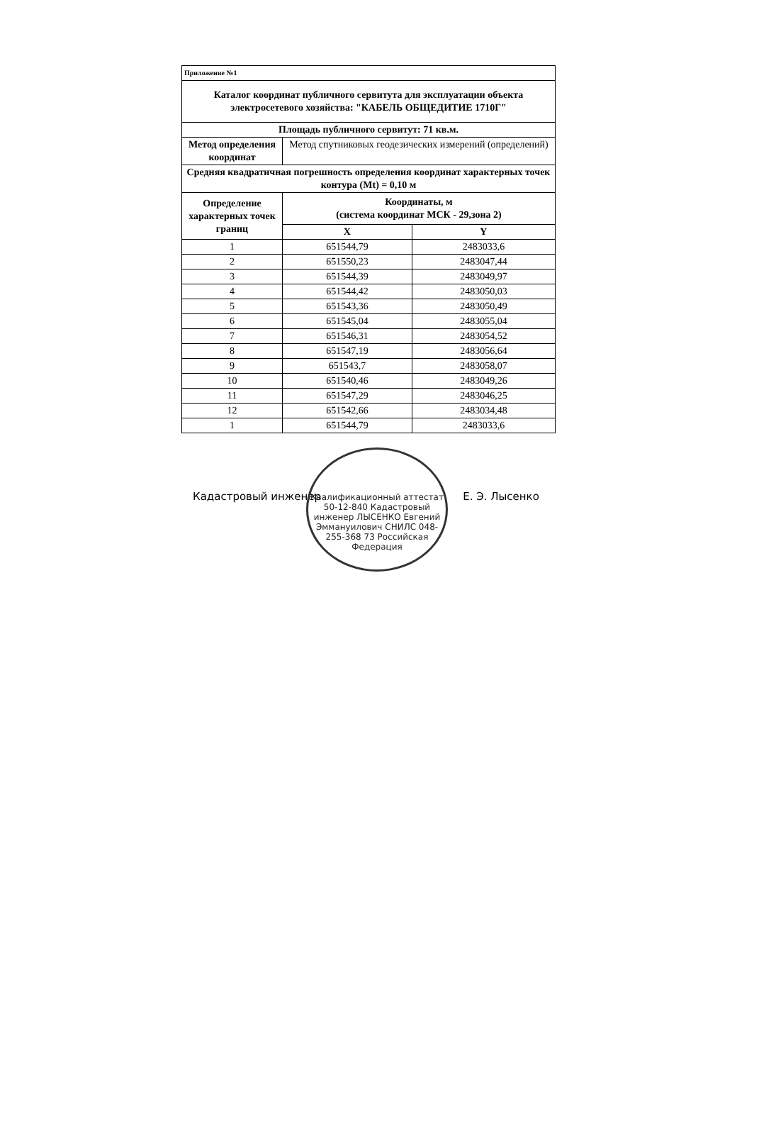| Приложение №1 | | |
| --- | --- | --- |
| Каталог координат публичного сервитута для эксплуатации объекта электросетевого хозяйства: "КАБЕЛЬ ОБЩЕДИТИЕ 1710Г" | | |
| Площадь публичного сервитут: 71 кв.м. | | |
| Метод определения координат | Метод спутниковых геодезических измерений (определений) | |
| Средняя квадратичная погрешность определения координат характерных точек контура (Mt) = 0,10 м | | |
| Определение характерных точек границ | Координаты, м (система координат МСК - 29,зона 2) | |
| | X | Y |
| 1 | 651544,79 | 2483033,6 |
| 2 | 651550,23 | 2483047,44 |
| 3 | 651544,39 | 2483049,97 |
| 4 | 651544,42 | 2483050,03 |
| 5 | 651543,36 | 2483050,49 |
| 6 | 651545,04 | 2483055,04 |
| 7 | 651546,31 | 2483054,52 |
| 8 | 651547,19 | 2483056,64 |
| 9 | 651543,7 | 2483058,07 |
| 10 | 651540,46 | 2483049,26 |
| 11 | 651547,29 | 2483046,25 |
| 12 | 651542,66 | 2483034,48 |
| 1 | 651544,79 | 2483033,6 |
Кадастровый инженер Е. Э. Лысенко
Квалификационный аттестат 50-12-840 Кадастровый инженер ЛЫСЕНКО Евгений Эммануилович СНИЛС 048-255-368 73 Российская Федерация